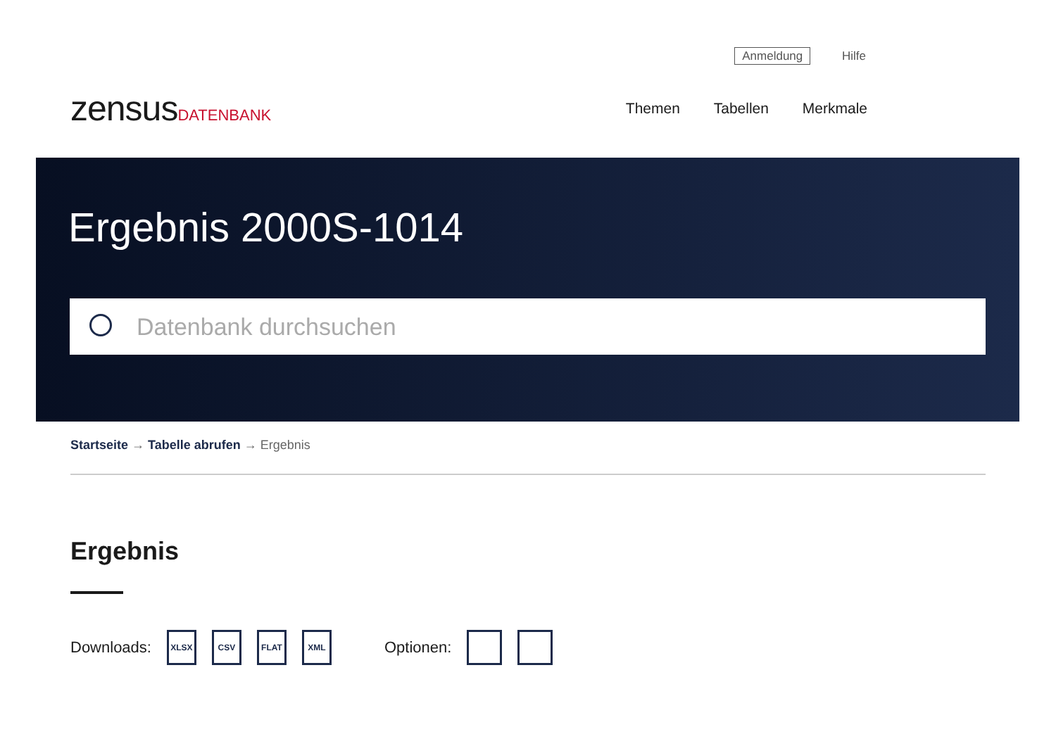Anmeldung Hilfe
zensusDATENBANK Themen Tabellen Merkmale
Ergebnis 2000S-1014
Datenbank durchsuchen
Startseite → Tabelle abrufen → Ergebnis
Ergebnis
Downloads: XLSX CSV FLAT XML Optionen: